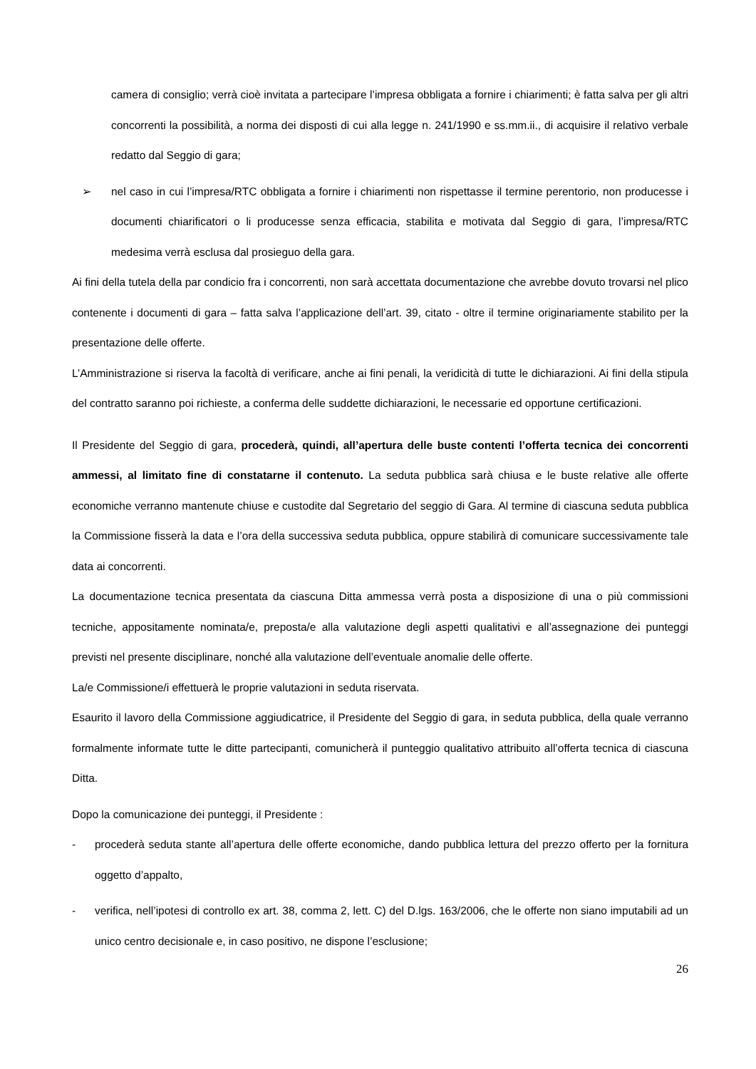camera di consiglio; verrà cioè invitata a partecipare l’impresa obbligata a fornire i chiarimenti; è fatta salva per gli altri concorrenti la possibilità, a norma dei disposti di cui alla legge n. 241/1990 e ss.mm.ii., di acquisire il relativo verbale redatto dal Seggio di gara;
➢ nel caso in cui l’impresa/RTC obbligata a fornire i chiarimenti non rispettasse il termine perentorio, non producesse i documenti chiarificatori o li producesse senza efficacia, stabilita e motivata dal Seggio di gara, l’impresa/RTC medesima verrà esclusa dal prosieguo della gara.
Ai fini della tutela della par condicio fra i concorrenti, non sarà accettata documentazione che avrebbe dovuto trovarsi nel plico contenente i documenti di gara – fatta salva l’applicazione dell’art. 39, citato - oltre il termine originariamente stabilito per la presentazione delle offerte.
L’Amministrazione si riserva la facoltà di verificare, anche ai fini penali, la veridicità di tutte le dichiarazioni. Ai fini della stipula del contratto saranno poi richieste, a conferma delle suddette dichiarazioni, le necessarie ed opportune certificazioni.
Il Presidente del Seggio di gara, procederà, quindi, all’apertura delle buste contenti l’offerta tecnica dei concorrenti ammessi, al limitato fine di constatarne il contenuto. La seduta pubblica sarà chiusa e le buste relative alle offerte economiche verranno mantenute chiuse e custodite dal Segretario del seggio di Gara. Al termine di ciascuna seduta pubblica la Commissione fisserà la data e l’ora della successiva seduta pubblica, oppure stabilirà di comunicare successivamente tale data ai concorrenti.
La documentazione tecnica presentata da ciascuna Ditta ammessa verrà posta a disposizione di una o più commissioni tecniche, appositamente nominata/e, preposta/e alla valutazione degli aspetti qualitativi e all’assegnazione dei punteggi previsti nel presente disciplinare, nonché alla valutazione dell’eventuale anomalie delle offerte.
La/e Commissione/i effettuerà le proprie valutazioni in seduta riservata.
Esaurito il lavoro della Commissione aggiudicatrice, il Presidente del Seggio di gara, in seduta pubblica, della quale verranno formalmente informate tutte le ditte partecipanti, comunicherà il punteggio qualitativo attribuito all’offerta tecnica di ciascuna Ditta.
Dopo la comunicazione dei punteggi, il Presidente :
- procederà seduta stante all’apertura delle offerte economiche, dando pubblica lettura del prezzo offerto per la fornitura oggetto d’appalto,
- verifica, nell’ipotesi di controllo ex art. 38, comma 2, lett. C) del D.lgs. 163/2006, che le offerte non siano imputabili ad un unico centro decisionale e, in caso positivo, ne dispone l’esclusione;
26